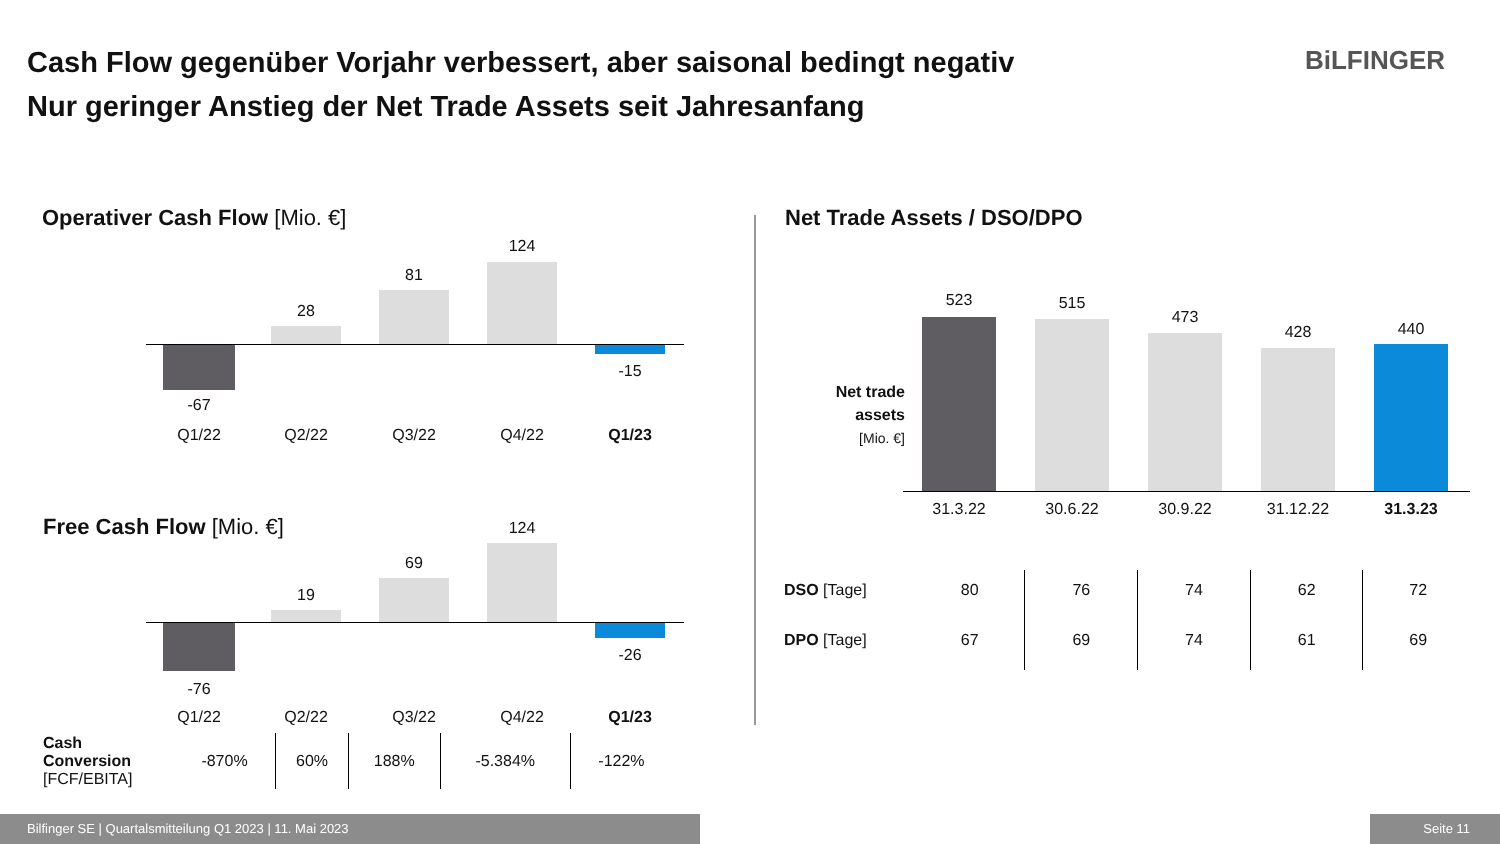Cash Flow gegenüber Vorjahr verbessert, aber saisonal bedingt negativ
Nur geringer Anstieg der Net Trade Assets seit Jahresanfang
BiLFINGER
Operativer Cash Flow [Mio. €]
-67
28
81
124
-15
Q1/22 Q2/22 Q3/22 Q4/22 Q1/23
Free Cash Flow [Mio. €]
-76
19
69
124
-26
Q1/22 Q2/22 Q3/22 Q4/22 Q1/23
| Cash Conversion [FCF/EBITA] | -870% | 60% | 188% | -5.384% | -122% |
Net Trade Assets / DSO/DPO
Net trade assets
[Mio. €]
523 515
473
428 440
31.3.22 30.6.22 30.9.22 31.12.22 31.3.23
| DSO [Tage] | 80 | 76 | 74 | 62 | 72 |
| DPO [Tage] | 67 | 69 | 74 | 61 | 69 |
Bilfinger SE | Quartalsmitteilung Q1 2023 | 11. Mai 2023 Seite 11